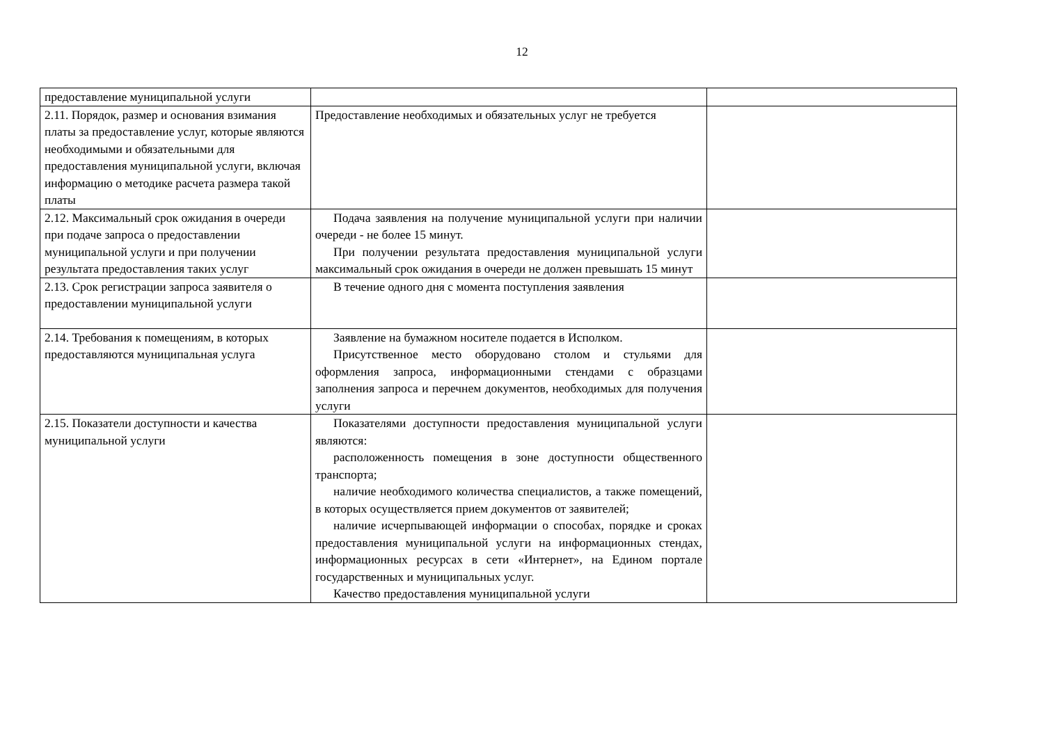12
| предоставление муниципальной услуги | | |
| 2.11. Порядок, размер и основания взимания платы за предоставление услуг, которые являются необходимыми и обязательными для предоставления муниципальной услуги, включая информацию о методике расчета размера такой платы | Предоставление необходимых и обязательных услуг не требуется | |
| 2.12. Максимальный срок ожидания в очереди при подаче запроса о предоставлении муниципальной услуги и при получении результата предоставления таких услуг | Подача заявления на получение муниципальной услуги при наличии очереди - не более 15 минут. При получении результата предоставления муниципальной услуги максимальный срок ожидания в очереди не должен превышать 15 минут | |
| 2.13. Срок регистрации запроса заявителя о предоставлении муниципальной услуги | В течение одного дня с момента поступления заявления | |
| 2.14. Требования к помещениям, в которых предоставляются муниципальная услуга | Заявление на бумажном носителе подается в Исполком. Присутственное место оборудовано столом и стульями для оформления запроса, информационными стендами с образцами заполнения запроса и перечнем документов, необходимых для получения услуги | |
| 2.15. Показатели доступности и качества муниципальной услуги | Показателями доступности предоставления муниципальной услуги являются: расположенность помещения в зоне доступности общественного транспорта; наличие необходимого количества специалистов, а также помещений, в которых осуществляется прием документов от заявителей; наличие исчерпывающей информации о способах, порядке и сроках предоставления муниципальной услуги на информационных стендах, информационных ресурсах в сети «Интернет», на Едином портале государственных и муниципальных услуг. Качество предоставления муниципальной услуги | |